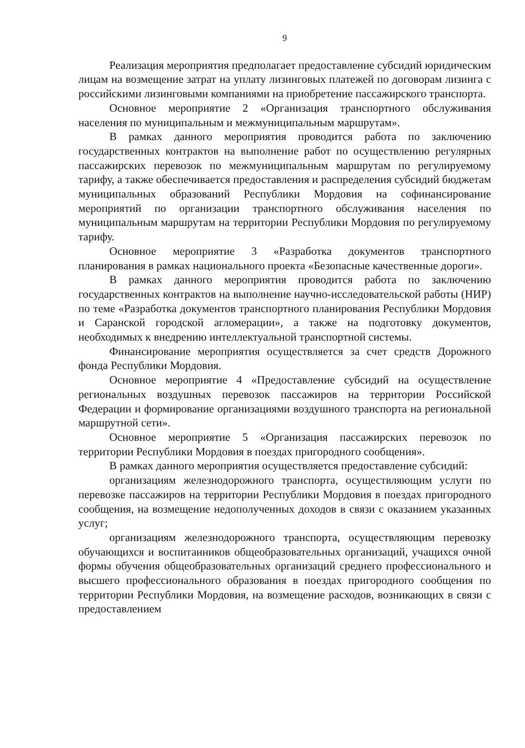9
Реализация мероприятия предполагает предоставление субсидий юридическим лицам на возмещение затрат на уплату лизинговых платежей по договорам лизинга с российскими лизинговыми компаниями на приобретение пассажирского транспорта.
Основное мероприятие 2 «Организация транспортного обслуживания населения по муниципальным и межмуниципальным маршрутам».
В рамках данного мероприятия проводится работа по заключению государственных контрактов на выполнение работ по осуществлению регулярных пассажирских перевозок по межмуниципальным маршрутам по регулируемому тарифу, а также обеспечивается предоставления и распределения субсидий бюджетам муниципальных образований Республики Мордовия на софинансирование мероприятий по организации транспортного обслуживания населения по муниципальным маршрутам на территории Республики Мордовия по регулируемому тарифу.
Основное мероприятие 3 «Разработка документов транспортного планирования в рамках национального проекта «Безопасные качественные дороги».
В рамках данного мероприятия проводится работа по заключению государственных контрактов на выполнение научно-исследовательской работы (НИР) по теме «Разработка документов транспортного планирования Республики Мордовия и Саранской городской агломерации», а также на подготовку документов, необходимых к внедрению интеллектуальной транспортной системы.
Финансирование мероприятия осуществляется за счет средств Дорожного фонда Республики Мордовия.
Основное мероприятие 4 «Предоставление субсидий на осуществление региональных воздушных перевозок пассажиров на территории Российской Федерации и формирование организациями воздушного транспорта на региональной маршрутной сети».
Основное мероприятие 5 «Организация пассажирских перевозок по территории Республики Мордовия в поездах пригородного сообщения».
В рамках данного мероприятия осуществляется предоставление субсидий:
организациям железнодорожного транспорта, осуществляющим услуги по перевозке пассажиров на территории Республики Мордовия в поездах пригородного сообщения, на возмещение недополученных доходов в связи с оказанием указанных услуг;
организациям железнодорожного транспорта, осуществляющим перевозку обучающихся и воспитанников общеобразовательных организаций, учащихся очной формы обучения общеобразовательных организаций среднего профессионального и высшего профессионального образования в поездах пригородного сообщения по территории Республики Мордовия, на возмещение расходов, возникающих в связи с предоставлением